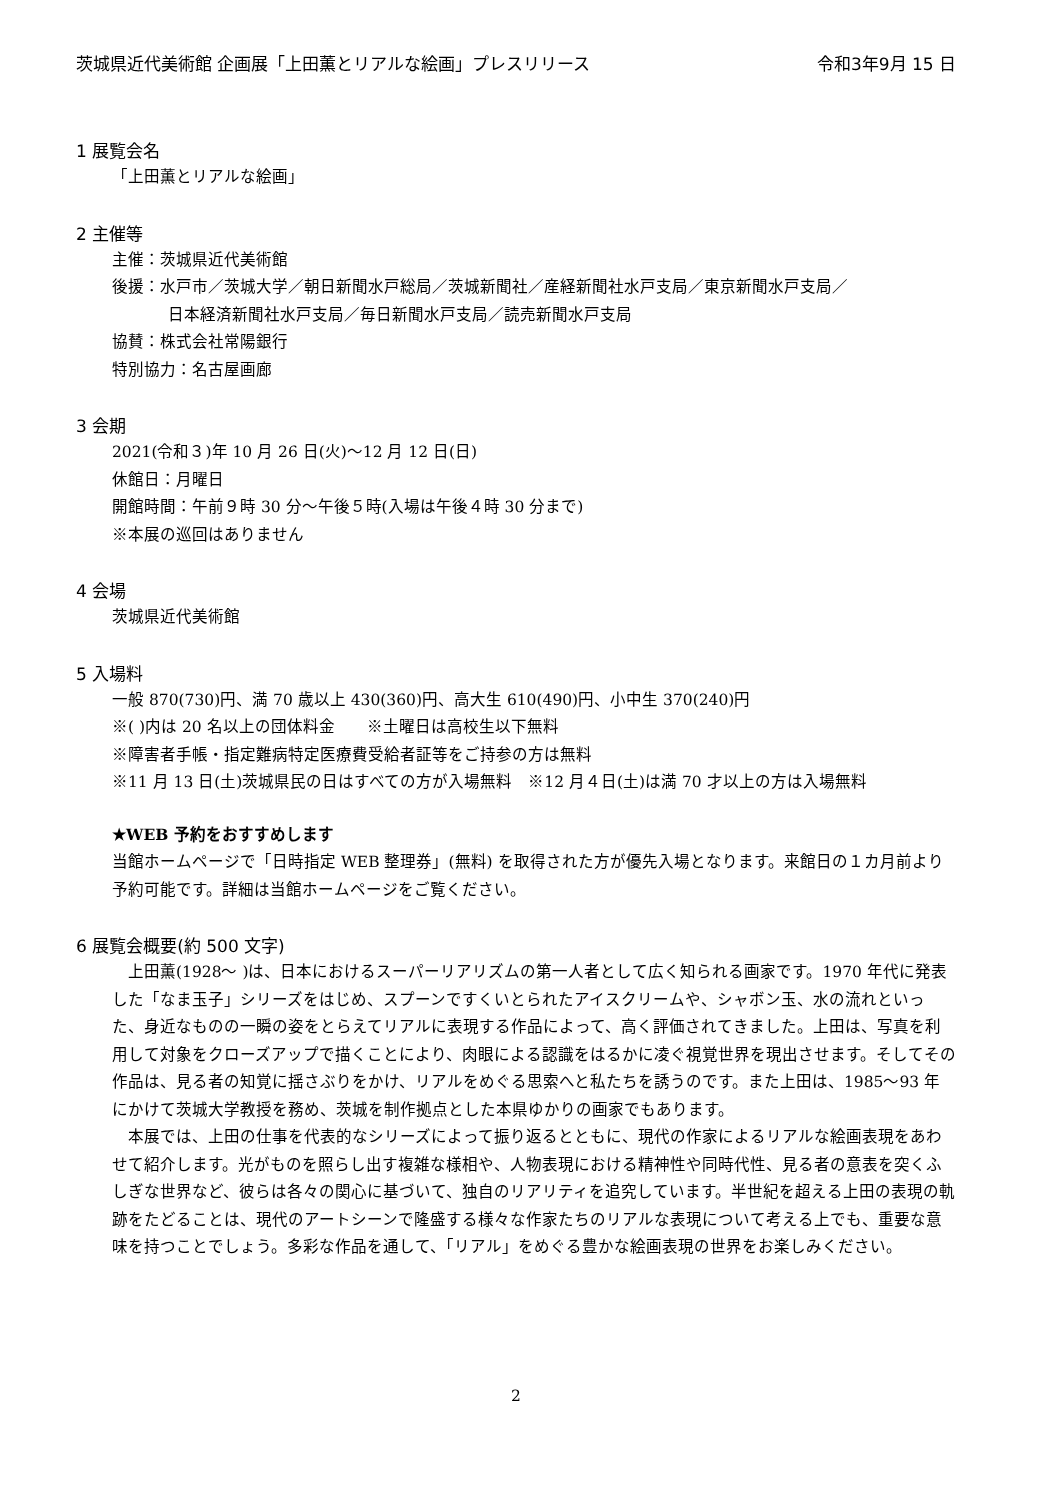茨城県近代美術館 企画展「上田薫とリアルな絵画」プレスリリース 令和3年9月 15 日
1 展覧会名
「上田薫とリアルな絵画」
2 主催等
主催：茨城県近代美術館
後援：水戸市／茨城大学／朝日新聞水戸総局／茨城新聞社／産経新聞社水戸支局／東京新聞水戸支局／
日本経済新聞社水戸支局／毎日新聞水戸支局／読売新聞水戸支局
協賛：株式会社常陽銀行
特別協力：名古屋画廊
3 会期
2021(令和３)年 10 月 26 日(火)～12 月 12 日(日)
休館日：月曜日
開館時間：午前９時 30 分～午後５時(入場は午後４時 30 分まで)
※本展の巡回はありません
4 会場
茨城県近代美術館
5 入場料
一般 870(730)円、満 70 歳以上 430(360)円、高大生 610(490)円、小中生 370(240)円
※( )内は 20 名以上の団体料金　　※土曜日は高校生以下無料
※障害者手帳・指定難病特定医療費受給者証等をご持参の方は無料
※11 月 13 日(土)茨城県民の日はすべての方が入場無料　※12 月４日(土)は満 70 才以上の方は入場無料
★WEB 予約をおすすめします
当館ホームページで「日時指定 WEB 整理券」(無料) を取得された方が優先入場となります。来館日の１カ月前より予約可能です。詳細は当館ホームページをご覧ください。
6 展覧会概要(約 500 文字)
　上田薫(1928～ )は、日本におけるスーパーリアリズムの第一人者として広く知られる画家です。1970 年代に発表した「なま玉子」シリーズをはじめ、スプーンですくいとられたアイスクリームや、シャボン玉、水の流れといった、身近なものの一瞬の姿をとらえてリアルに表現する作品によって、高く評価されてきました。上田は、写真を利用して対象をクローズアップで描くことにより、肉眼による認識をはるかに凌ぐ視覚世界を現出させます。そしてその作品は、見る者の知覚に揺さぶりをかけ、リアルをめぐる思索へと私たちを誘うのです。また上田は、1985～93 年にかけて茨城大学教授を務め、茨城を制作拠点とした本県ゆかりの画家でもあります。
　本展では、上田の仕事を代表的なシリーズによって振り返るとともに、現代の作家によるリアルな絵画表現をあわせて紹介します。光がものを照らし出す複雑な様相や、人物表現における精神性や同時代性、見る者の意表を突くふしぎな世界など、彼らは各々の関心に基づいて、独自のリアリティを追究しています。半世紀を超える上田の表現の軌跡をたどることは、現代のアートシーンで隆盛する様々な作家たちのリアルな表現について考える上でも、重要な意味を持つことでしょう。多彩な作品を通して、「リアル」をめぐる豊かな絵画表現の世界をお楽しみください。
2